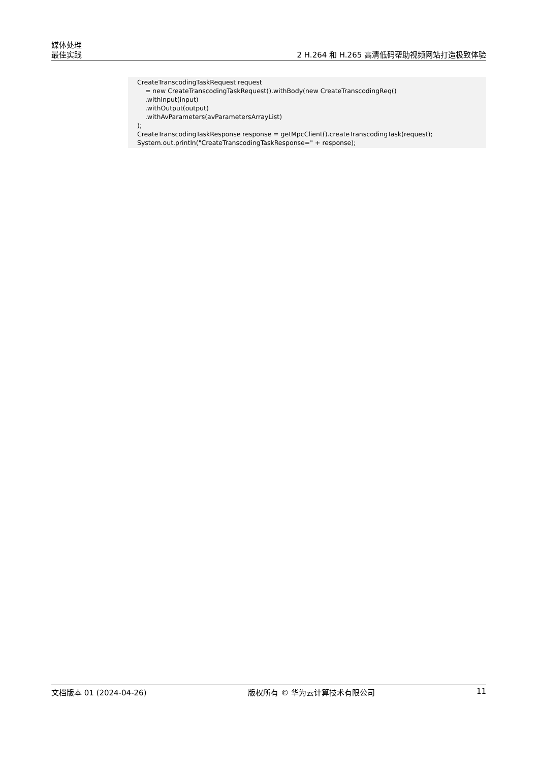媒体处理
最佳实践
2 H.264 和 H.265 高清低码帮助视频网站打造极致体验
CreateTranscodingTaskRequest request = new CreateTranscodingTaskRequest().withBody(new CreateTranscodingReq() .withInput(input) .withOutput(output) .withAvParameters(avParametersArrayList) ); CreateTranscodingTaskResponse response = getMpcClient().createTranscodingTask(request); System.out.println("CreateTranscodingTaskResponse=" + response);
文档版本 01 (2024-04-26) 版权所有 © 华为云计算技术有限公司 11